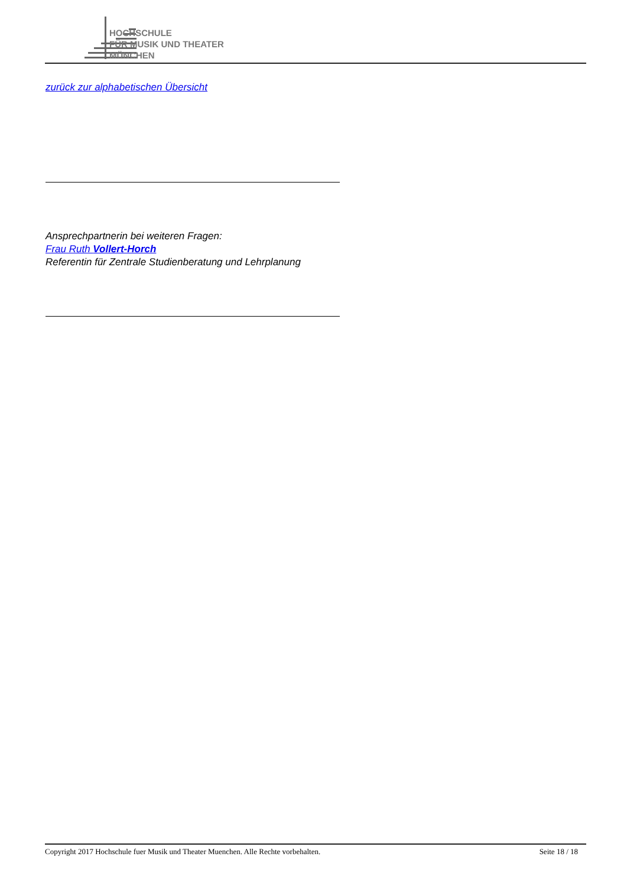HOCHSCHULE
FÜR MUSIK UND THEATER
MÜNCHEN
zurück zur alphabetischen Übersicht
Ansprechpartnerin bei weiteren Fragen:
Frau Ruth Vollert-Horch
Referentin für Zentrale Studienberatung und Lehrplanung
Copyright 2017 Hochschule fuer Musik und Theater Muenchen. Alle Rechte vorbehalten. Seite 18 / 18